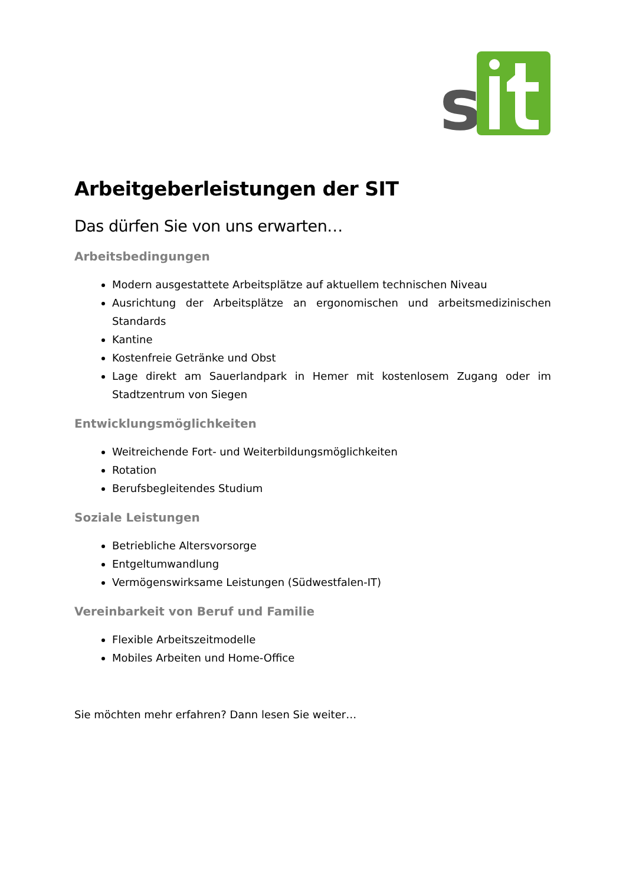s
Arbeitgeberleistungen der SIT
Das dürfen Sie von uns erwarten…
Arbeitsbedingungen
Modern ausgestattete Arbeitsplätze auf aktuellem technischen Niveau
Ausrichtung der Arbeitsplätze an ergonomischen und arbeitsmedizinischen Standards
Kantine
Kostenfreie Getränke und Obst
Lage direkt am Sauerlandpark in Hemer mit kostenlosem Zugang oder im Stadtzentrum von Siegen
Entwicklungsmöglichkeiten
Weitreichende Fort- und Weiterbildungsmöglichkeiten
Rotation
Berufsbegleitendes Studium
Soziale Leistungen
Betriebliche Altersvorsorge
Entgeltumwandlung
Vermögenswirksame Leistungen (Südwestfalen-IT)
Vereinbarkeit von Beruf und Familie
Flexible Arbeitszeitmodelle
Mobiles Arbeiten und Home-Office
Sie möchten mehr erfahren? Dann lesen Sie weiter…